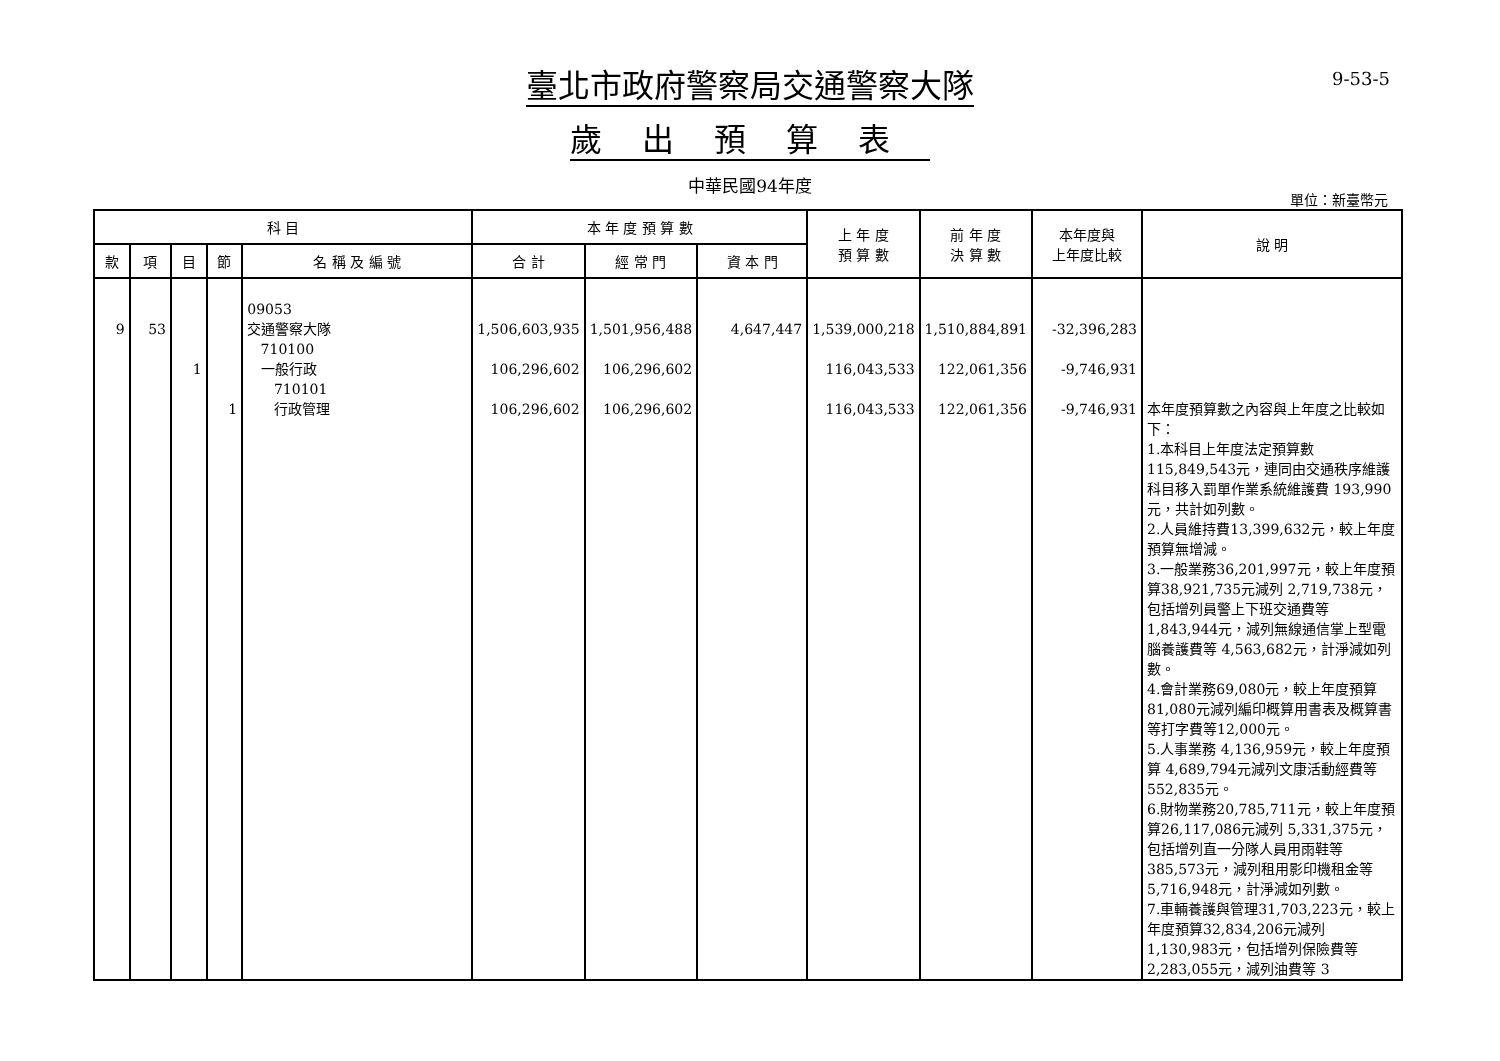9-53-5
臺北市政府警察局交通警察大隊
歲出預算表
中華民國94年度
單位：新臺幣元
| 科 目 | | | | | 本 年 度 預 算 數 | | | 上 年 度 預 算 數 | 前 年 度 決 算 數 | 本年度與 上年度比較 | 說 明 |
| --- | --- | --- | --- | --- | --- | --- | --- | --- | --- | --- | --- |
| 款 | 項 | 目 | 節 | 名 稱 及 編 號 | 合 計 | 經 常 門 | 資 本 門 | | | | |
| 9 | 53 | 1 | 1 | 09053 交通警察大隊 710100 一般行政 710101 行政管理 | 1,506,603,935 106,296,602 106,296,602 | 1,501,956,488 106,296,602 106,296,602 | 4,647,447 | 1,539,000,218 116,043,533 116,043,533 | 1,510,884,891 122,061,356 122,061,356 | -32,396,283 -9,746,931 -9,746,931 | 本年度預算數之內容與上年度之比較如下： 1.本科目上年度法定預算數 115,849,543元，連同由交通秩序維護科目移入罰單作業系統維護費 193,990元，共計如列數。 2.人員維持費13,399,632元，較上年度預算無增減。 3.一般業務36,201,997元，較上年度預算38,921,735元減列 2,719,738元，包括增列員警上下班交通費等 1,843,944元，減列無線通信掌上型電腦養護費等 4,563,682元，計淨減如列數。 4.會計業務69,080元，較上年度預算81,080元減列編印概算用書表及概算書等打字費等12,000元。 5.人事業務 4,136,959元，較上年度預算 4,689,794元減列文康活動經費等 552,835元。 6.財物業務20,785,711元，較上年度預算26,117,086元減列 5,331,375元，包括增列直一分隊人員用雨鞋等 385,573元，減列租用影印機租金等 5,716,948元，計淨減如列數。 7.車輛養護與管理31,703,223元，較上年度預算32,834,206元減列 1,130,983元，包括增列保險費等 2,283,055元，減列油費等 3 |